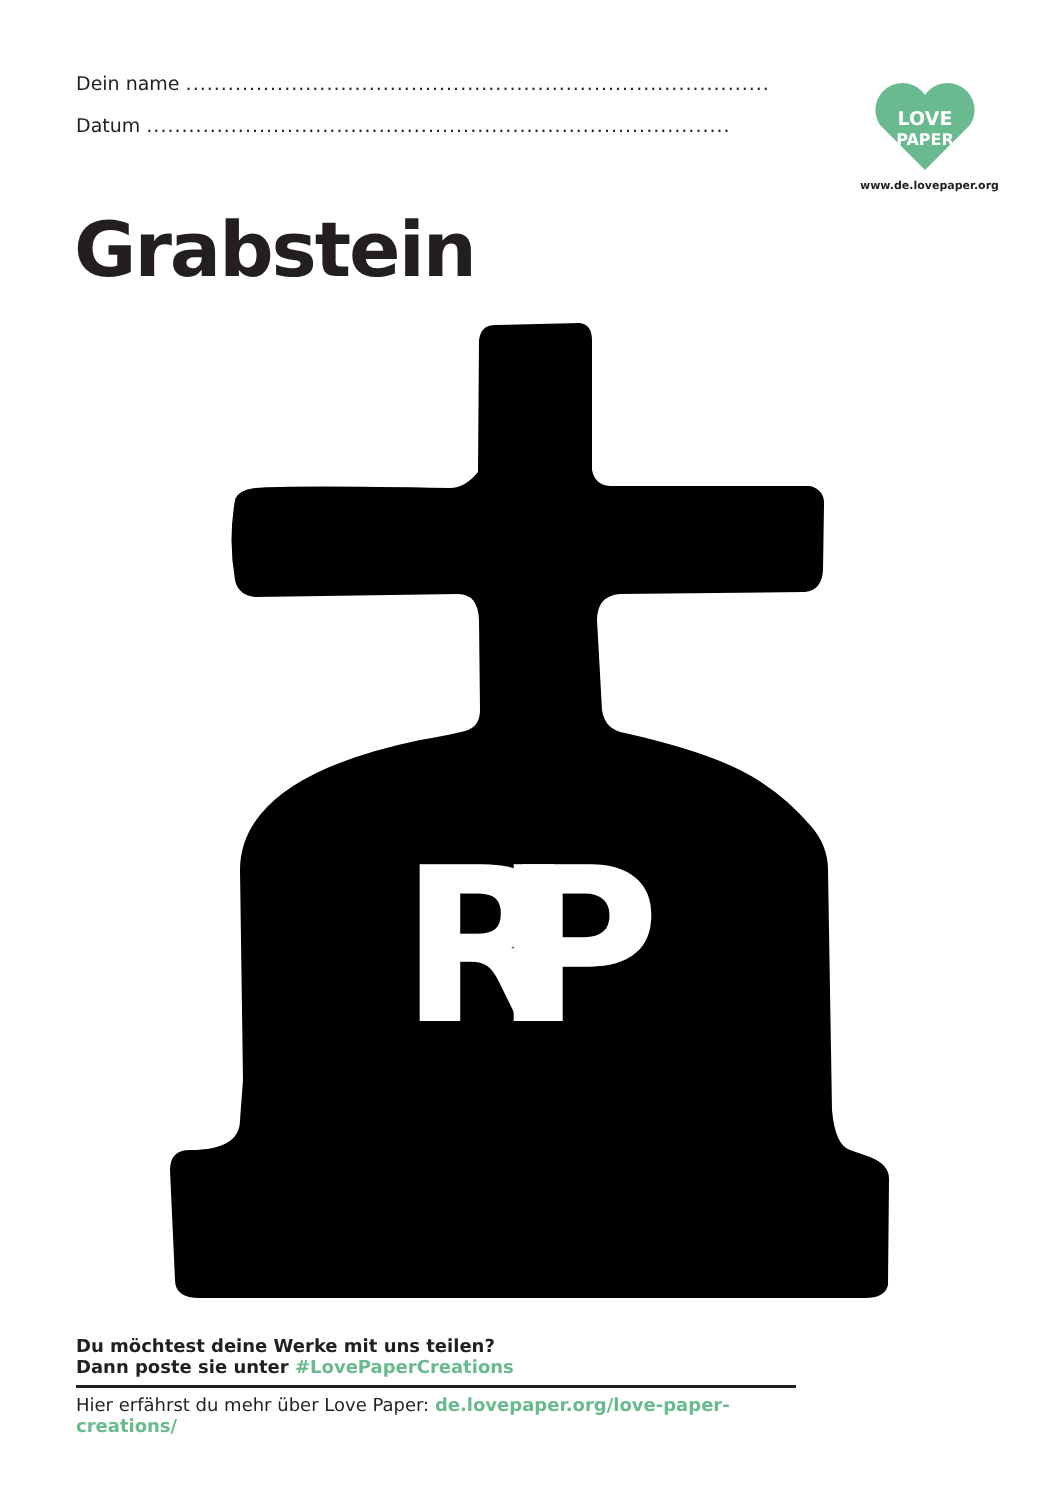Dein name ...................................................................................
Datum ...................................................................................
LOVE
PAPER
www.de.lovepaper.org
Grabstein
RIP
Du möchtest deine Werke mit uns teilen?
Dann poste sie unter #LovePaperCreations
Hier erfährst du mehr über Love Paper: de.lovepaper.org/love-paper-creations/